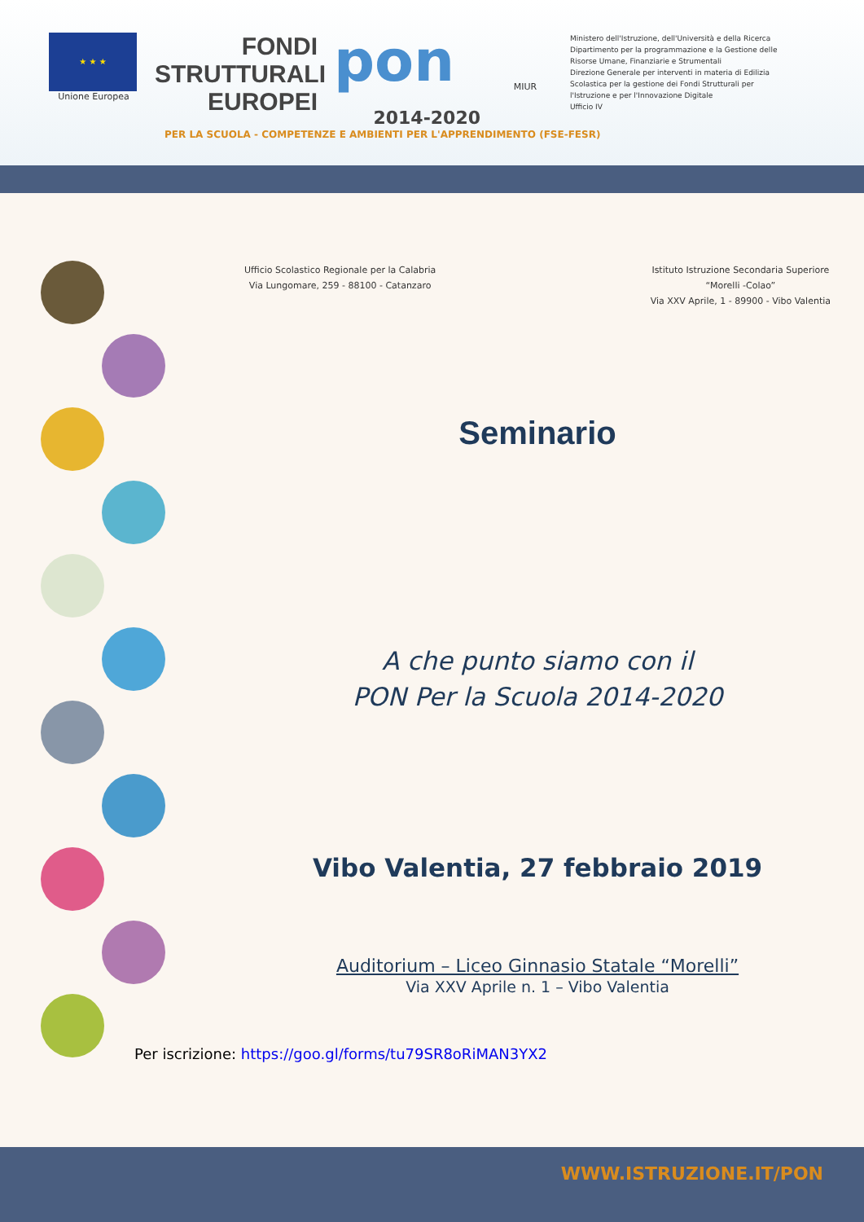★ ★ ★
Unione Europea
FONDI
STRUTTURALI
EUROPEI
pon
2014-2020
MIUR
Ministero dell'Istruzione, dell'Università e della Ricerca
Dipartimento per la programmazione e la Gestione delle Risorse Umane, Finanziarie e Strumentali
Direzione Generale per interventi in materia di Edilizia Scolastica per la gestione dei Fondi Strutturali per l'Istruzione e per l'Innovazione Digitale
Ufficio IV
PER LA SCUOLA - COMPETENZE E AMBIENTI PER L'APPRENDIMENTO (FSE-FESR)
Ufficio Scolastico Regionale per la Calabria
Via Lungomare, 259 - 88100 - Catanzaro
Istituto Istruzione Secondaria Superiore
“Morelli -Colao”
Via XXV Aprile, 1 - 89900 - Vibo Valentia
Seminario
A che punto siamo con il
PON Per la Scuola 2014-2020
Vibo Valentia, 27 febbraio 2019
Auditorium – Liceo Ginnasio Statale “Morelli”
Via XXV Aprile n. 1 – Vibo Valentia
Per iscrizione: https://goo.gl/forms/tu79SR8oRiMAN3YX2
WWW.ISTRUZIONE.IT/PON